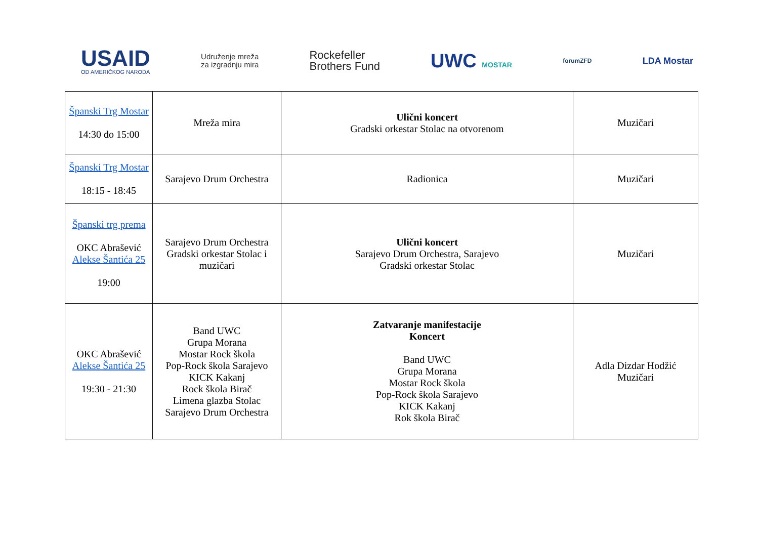USAID
OD AMERIČKOG NARODA
Udruženje mreža
za izgradnju mira
Rockefeller
Brothers Fund
UWC MOSTAR
forumZFD
LDA Mostar
| Španski Trg Mostar 14:30 do 15:00 | Mreža mira | Ulični koncert Gradski orkestar Stolac na otvorenom | Muzičari |
| Španski Trg Mostar 18:15 - 18:45 | Sarajevo Drum Orchestra | Radionica | Muzičari |
| Španski trg prema OKC Abrašević Alekse Šantića 25 19:00 | Sarajevo Drum Orchestra Gradski orkestar Stolac i muzičari | Ulični koncert Sarajevo Drum Orchestra, Sarajevo Gradski orkestar Stolac | Muzičari |
| OKC Abrašević Alekse Šantića 25 19:30 - 21:30 | Band UWC Grupa Morana Mostar Rock škola Pop-Rock škola Sarajevo KICK Kakanj Rock škola Birač Limena glazba Stolac Sarajevo Drum Orchestra | Zatvaranje manifestacije Koncert Band UWC Grupa Morana Mostar Rock škola Pop-Rock škola Sarajevo KICK Kakanj Rok škola Birač | Adla Dizdar Hodžić Muzičari |